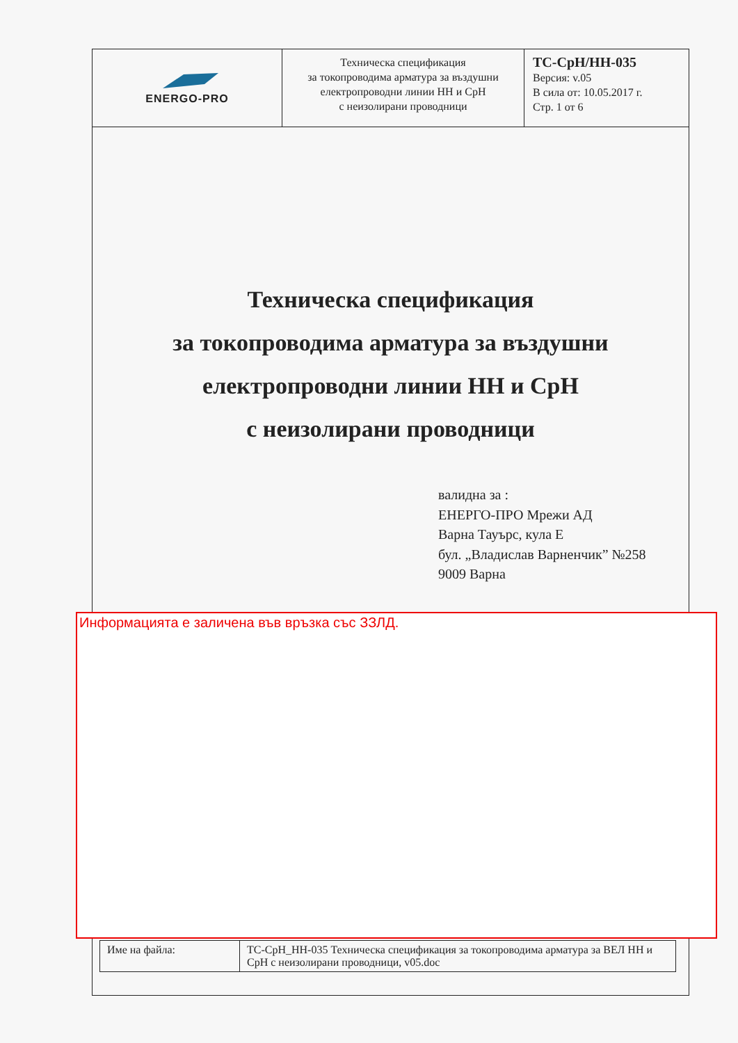| ENERGO-PRO | Техническа спецификация за токопроводима арматура за въздушни електропроводни линии НН и СрН с неизолирани проводници | ТС-СрН/НН-035 Версия: v.05 В сила от: 10.05.2017 г. Стр. 1 от 6 |
Техническа спецификация
за токопроводима арматура за въздушни
електропроводни линии НН и СрН
с неизолирани проводници
валидна за :
ЕНЕРГО-ПРО Мрежи АД
Варна Тауърс, кула Е
бул. „Владислав Варненчик” №258
9009 Варна
Информацията е заличена във връзка със ЗЗЛД.
| Име на файла: | ТС-СрН_НН-035 Техническа спецификация за токопроводима арматура за ВЕЛ НН и СрН с неизолирани проводници, v05.doc |